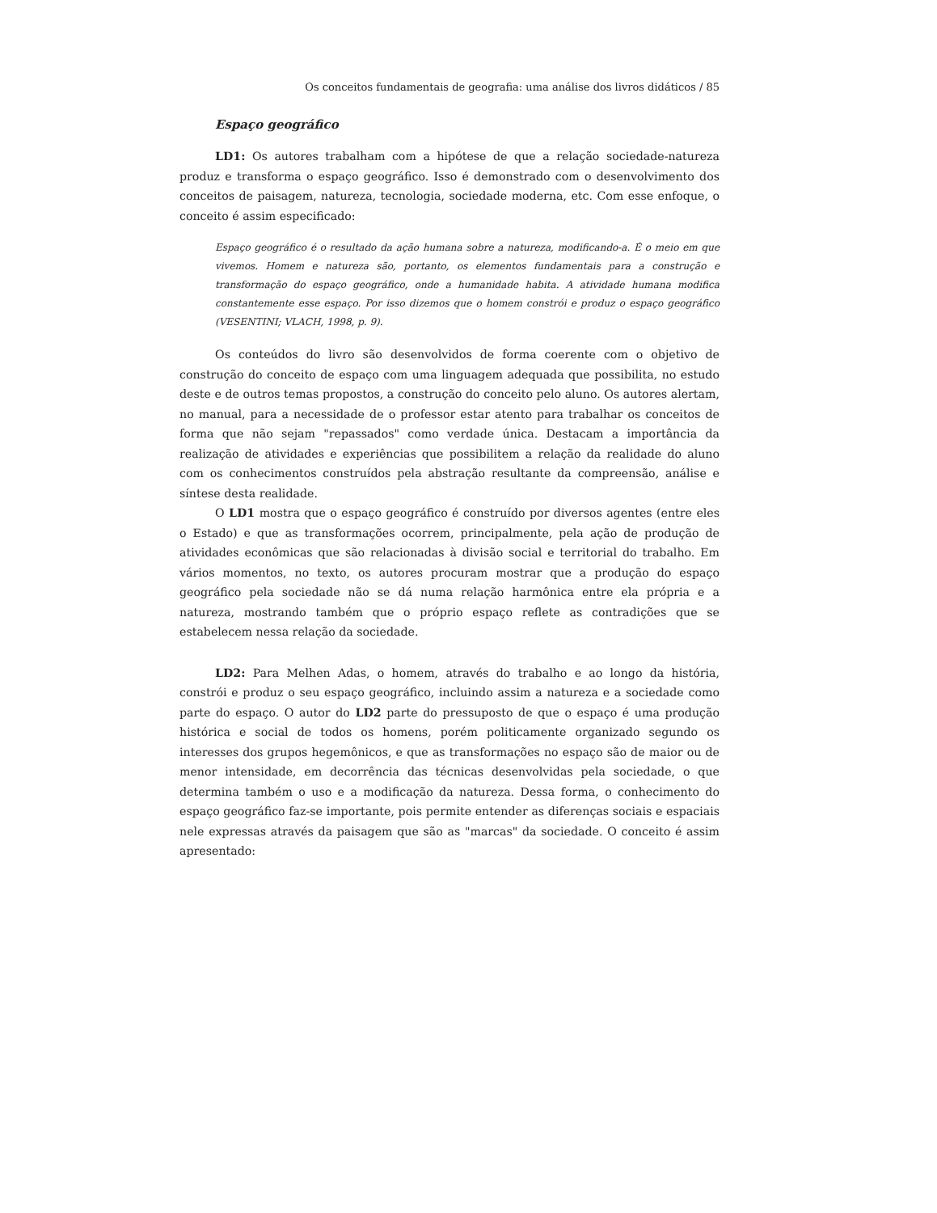Os conceitos fundamentais de geografia: uma análise dos livros didáticos / 85
Espaço geográfico
LD1: Os autores trabalham com a hipótese de que a relação sociedade-natureza produz e transforma o espaço geográfico. Isso é demonstrado com o desenvolvimento dos conceitos de paisagem, natureza, tecnologia, sociedade moderna, etc. Com esse enfoque, o conceito é assim especificado:
Espaço geográfico é o resultado da ação humana sobre a natureza, modificando-a. É o meio em que vivemos. Homem e natureza são, portanto, os elementos fundamentais para a construção e transformação do espaço geográfico, onde a humanidade habita. A atividade humana modifica constantemente esse espaço. Por isso dizemos que o homem constrói e produz o espaço geográfico (VESENTINI; VLACH, 1998, p. 9).
Os conteúdos do livro são desenvolvidos de forma coerente com o objetivo de construção do conceito de espaço com uma linguagem adequada que possibilita, no estudo deste e de outros temas propostos, a construção do conceito pelo aluno. Os autores alertam, no manual, para a necessidade de o professor estar atento para trabalhar os conceitos de forma que não sejam "repassados" como verdade única. Destacam a importância da realização de atividades e experiências que possibilitem a relação da realidade do aluno com os conhecimentos construídos pela abstração resultante da compreensão, análise e síntese desta realidade.
O LD1 mostra que o espaço geográfico é construído por diversos agentes (entre eles o Estado) e que as transformações ocorrem, principalmente, pela ação de produção de atividades econômicas que são relacionadas à divisão social e territorial do trabalho. Em vários momentos, no texto, os autores procuram mostrar que a produção do espaço geográfico pela sociedade não se dá numa relação harmônica entre ela própria e a natureza, mostrando também que o próprio espaço reflete as contradições que se estabelecem nessa relação da sociedade.
LD2: Para Melhen Adas, o homem, através do trabalho e ao longo da história, constrói e produz o seu espaço geográfico, incluindo assim a natureza e a sociedade como parte do espaço. O autor do LD2 parte do pressuposto de que o espaço é uma produção histórica e social de todos os homens, porém politicamente organizado segundo os interesses dos grupos hegemônicos, e que as transformações no espaço são de maior ou de menor intensidade, em decorrência das técnicas desenvolvidas pela sociedade, o que determina também o uso e a modificação da natureza. Dessa forma, o conhecimento do espaço geográfico faz-se importante, pois permite entender as diferenças sociais e espaciais nele expressas através da paisagem que são as "marcas" da sociedade. O conceito é assim apresentado: